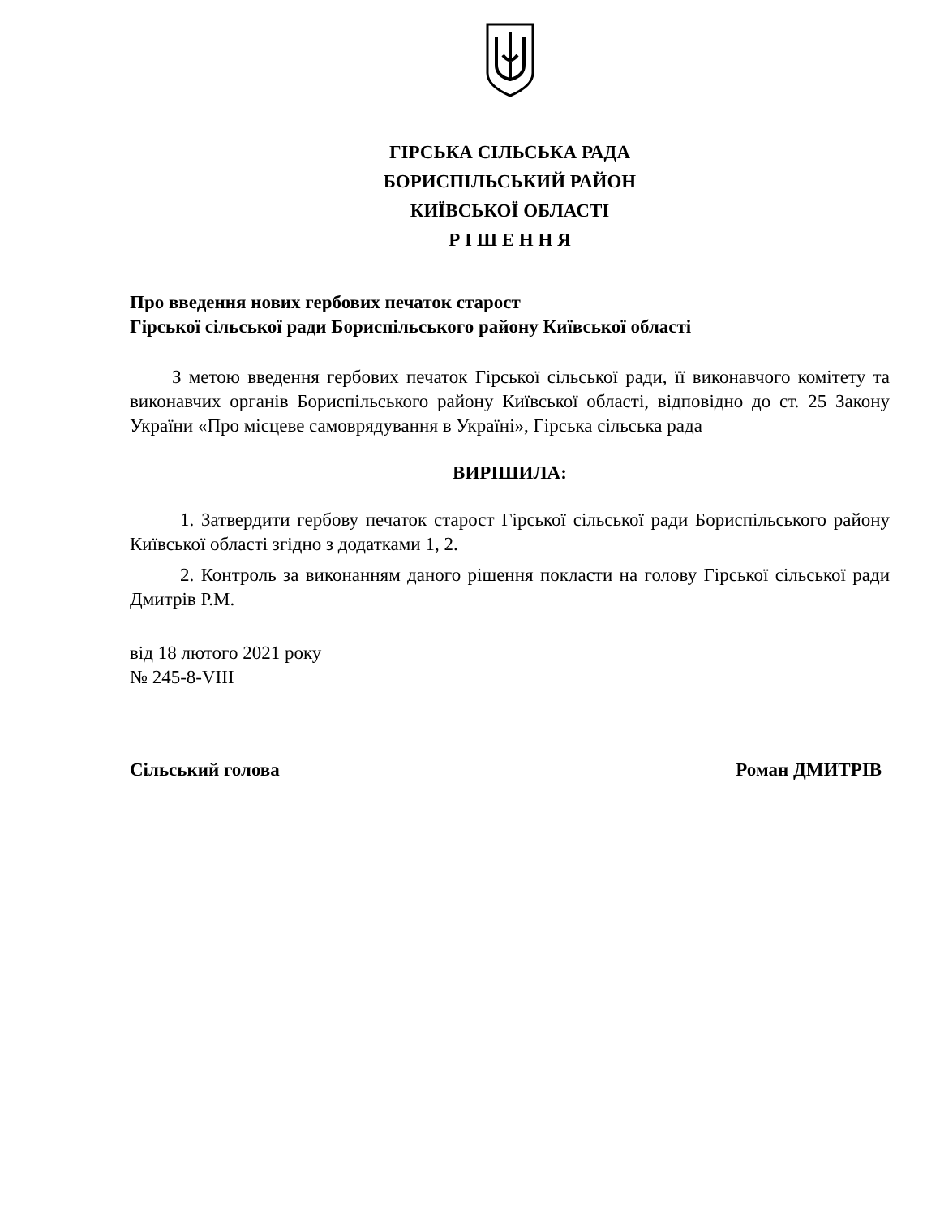ГІРСЬКА СІЛЬСЬКА РАДА
БОРИСПІЛЬСЬКИЙ РАЙОН
КИЇВСЬКОЇ ОБЛАСТІ
Р І Ш Е Н Н Я
Про введення нових гербових печаток старост
Гірської сільської ради Бориспільського району Київської області
З метою введення гербових печаток Гірської сільської ради, її виконавчого комітету та виконавчих органів Бориспільського району Київської області, відповідно до ст. 25 Закону України «Про місцеве самоврядування в Україні», Гірська сільська рада
ВИРІШИЛА:
1. Затвердити гербову печаток старост Гірської сільської ради Бориспільського району Київської області згідно з додатками 1, 2.
2. Контроль за виконанням даного рішення покласти на голову Гірської сільської ради Дмитрів Р.М.
від 18 лютого 2021 року
№ 245-8-VIII
Сільський голова Роман ДМИТРІВ